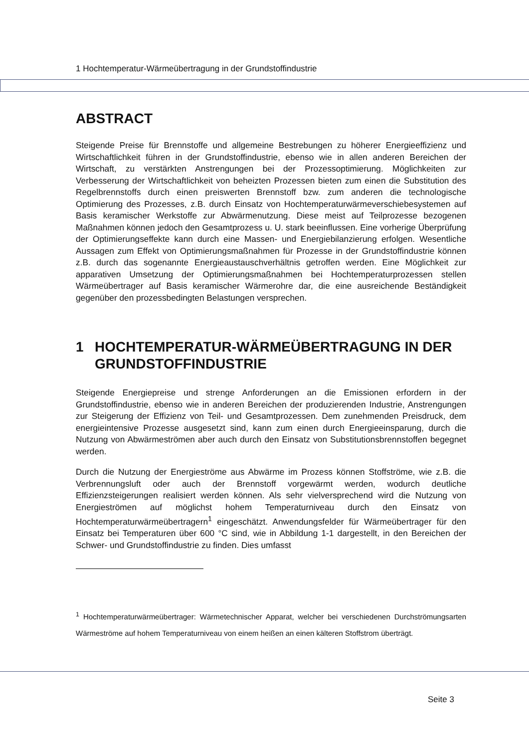1 Hochtemperatur-Wärmeübertragung in der Grundstoffindustrie
ABSTRACT
Steigende Preise für Brennstoffe und allgemeine Bestrebungen zu höherer Energieeffizienz und Wirtschaftlichkeit führen in der Grundstoffindustrie, ebenso wie in allen anderen Bereichen der Wirtschaft, zu verstärkten Anstrengungen bei der Prozessoptimierung. Möglichkeiten zur Verbesserung der Wirtschaftlichkeit von beheizten Prozessen bieten zum einen die Substitution des Regelbrennstoffs durch einen preiswerten Brennstoff bzw. zum anderen die technologische Optimierung des Prozesses, z.B. durch Einsatz von Hochtemperaturwärmeverschiebesystemen auf Basis keramischer Werkstoffe zur Abwärmenutzung. Diese meist auf Teilprozesse bezogenen Maßnahmen können jedoch den Gesamtprozess u. U. stark beeinflussen. Eine vorherige Überprüfung der Optimierungseffekte kann durch eine Massen- und Energiebilanzierung erfolgen. Wesentliche Aussagen zum Effekt von Optimierungsmaßnahmen für Prozesse in der Grundstoffindustrie können z.B. durch das sogenannte Energieaustauschverhältnis getroffen werden. Eine Möglichkeit zur apparativen Umsetzung der Optimierungsmaßnahmen bei Hochtemperaturprozessen stellen Wärmeübertrager auf Basis keramischer Wärmerohre dar, die eine ausreichende Beständigkeit gegenüber den prozessbedingten Belastungen versprechen.
1 HOCHTEMPERATUR-WÄRMEÜBERTRAGUNG IN DER GRUNDSTOFFINDUSTRIE
Steigende Energiepreise und strenge Anforderungen an die Emissionen erfordern in der Grundstoffindustrie, ebenso wie in anderen Bereichen der produzierenden Industrie, Anstrengungen zur Steigerung der Effizienz von Teil- und Gesamtprozessen. Dem zunehmenden Preisdruck, dem energieintensive Prozesse ausgesetzt sind, kann zum einen durch Energieeinsparung, durch die Nutzung von Abwärmeströmen aber auch durch den Einsatz von Substitutionsbrennstoffen begegnet werden.
Durch die Nutzung der Energieströme aus Abwärme im Prozess können Stoffströme, wie z.B. die Verbrennungsluft oder auch der Brennstoff vorgewärmt werden, wodurch deutliche Effizienzsteigerungen realisiert werden können. Als sehr vielversprechend wird die Nutzung von Energieströmen auf möglichst hohem Temperaturniveau durch den Einsatz von Hochtemperaturwärmeübertragern<sup>1</sup> eingeschätzt. Anwendungsfelder für Wärmeübertrager für den Einsatz bei Temperaturen über 600 °C sind, wie in Abbildung 1-1 dargestellt, in den Bereichen der Schwer- und Grundstoffindustrie zu finden. Dies umfasst
<sup>1</sup> Hochtemperaturwärmeübertrager: Wärmetechnischer Apparat, welcher bei verschiedenen Durchströmungsarten Wärmeströme auf hohem Temperaturniveau von einem heißen an einen kälteren Stoffstrom überträgt.
Seite 3